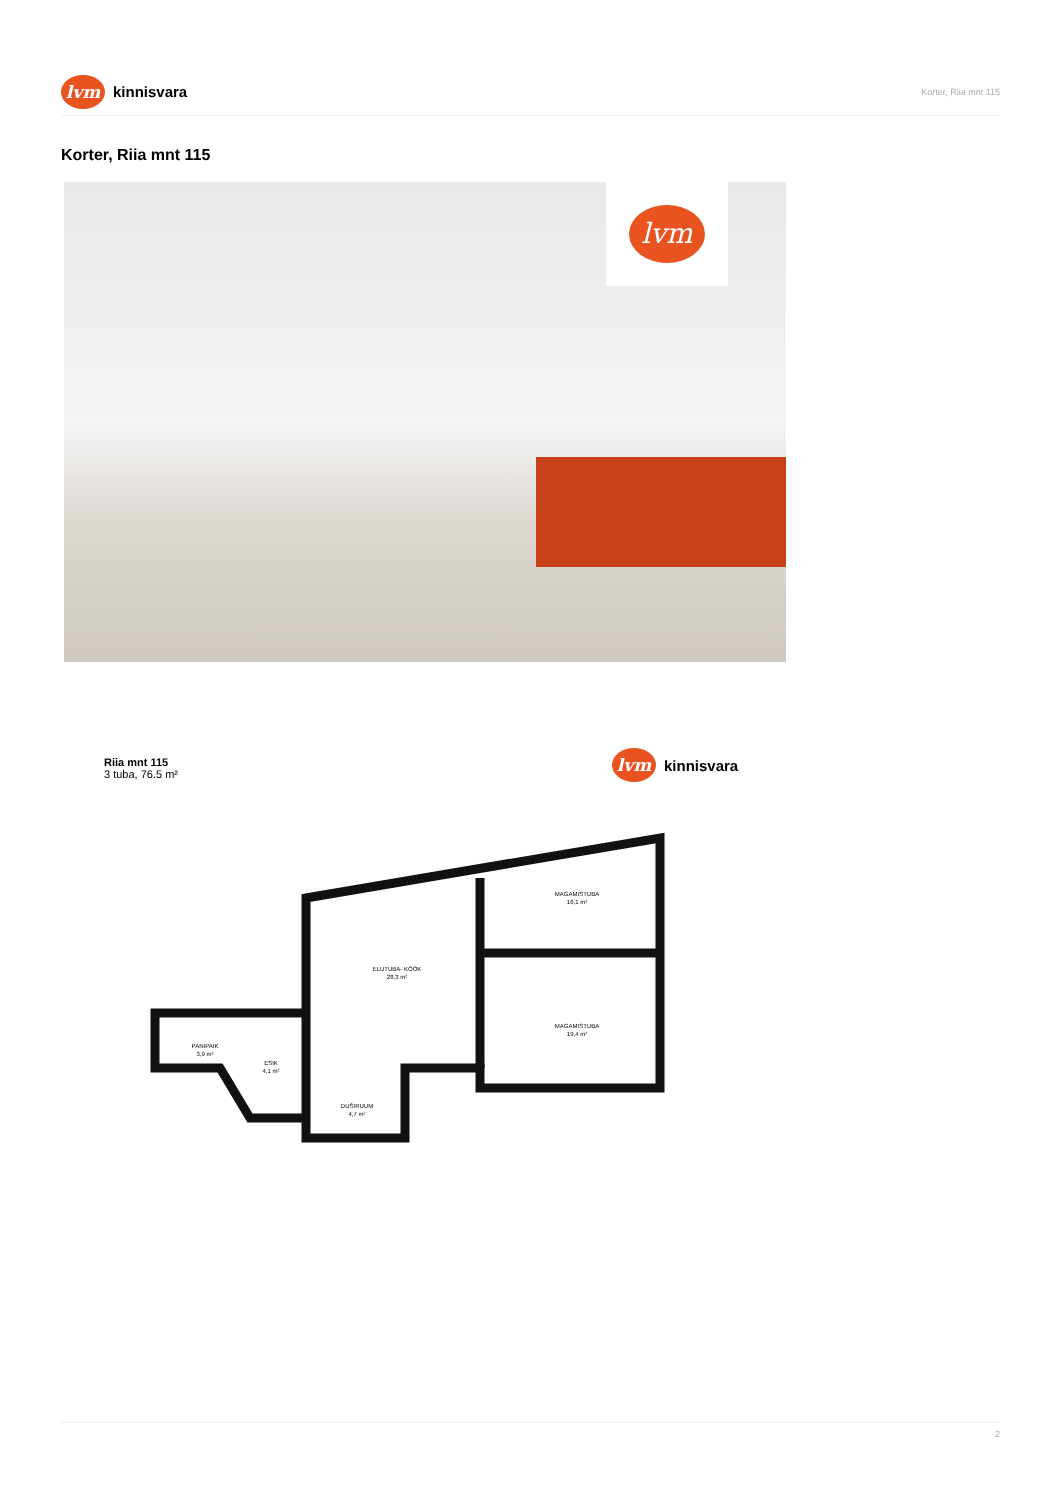lvm
kinnisvara
Korter, Riia mnt 115
Korter, Riia mnt 115
lvm
Riia mnt 115
3 tuba, 76.5 m²
lvm
kinnisvara
MAGAMISTUBA
16,1 m²
ELUTUBA- KÖÖK
28,3 m²
MAGAMISTUBA
19,4 m²
PANIPAIK
3,9 m²
ESIK
4,1 m²
DUŠIRUUM
4,7 m²
2